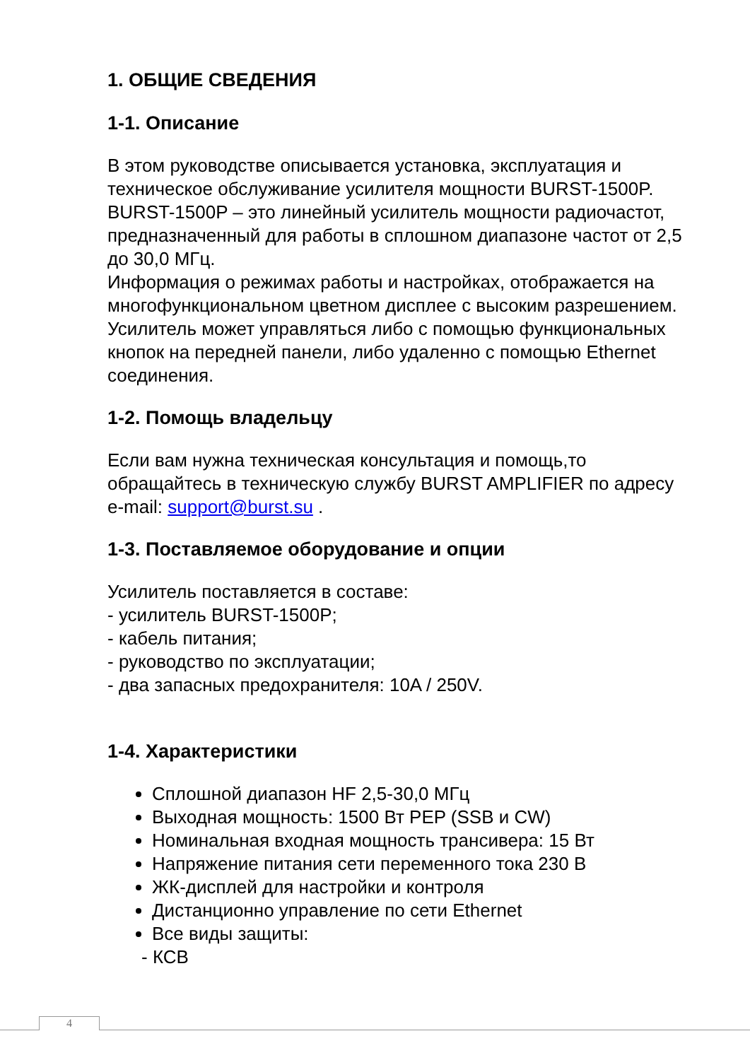1. ОБЩИЕ СВЕДЕНИЯ
1-1. Описание
В этом руководстве описывается установка, эксплуатация и техническое обслуживание усилителя мощности BURST-1500P.
BURST-1500P – это линейный усилитель мощности радиочастот, предназначенный для работы в сплошном диапазоне частот от 2,5 до 30,0 МГц.
Информация о режимах работы и настройках, отображается на многофункциональном цветном дисплее с высоким разрешением. Усилитель может управляться либо с помощью функциональных кнопок на передней панели, либо удаленно с помощью Ethernet соединения.
1-2. Помощь владельцу
Если вам нужна техническая консультация и помощь,то обращайтесь в техническую службу BURST AMPLIFIER по адресу e-mail: support@burst.su .
1-3. Поставляемое оборудование и опции
Усилитель поставляется в составе:
- усилитель BURST-1500P;
- кабель питания;
- руководство по эксплуатации;
- два запасных предохранителя: 10A / 250V.
1-4. Характеристики
Сплошной диапазон HF 2,5-30,0 МГц
Выходная мощность: 1500 Вт PEP (SSB и CW)
Номинальная входная мощность трансивера: 15 Вт
Напряжение питания сети переменного тока 230 В
ЖК-дисплей для настройки и контроля
Дистанционно управление по сети Ethernet
Все виды защиты:
- КСВ
4